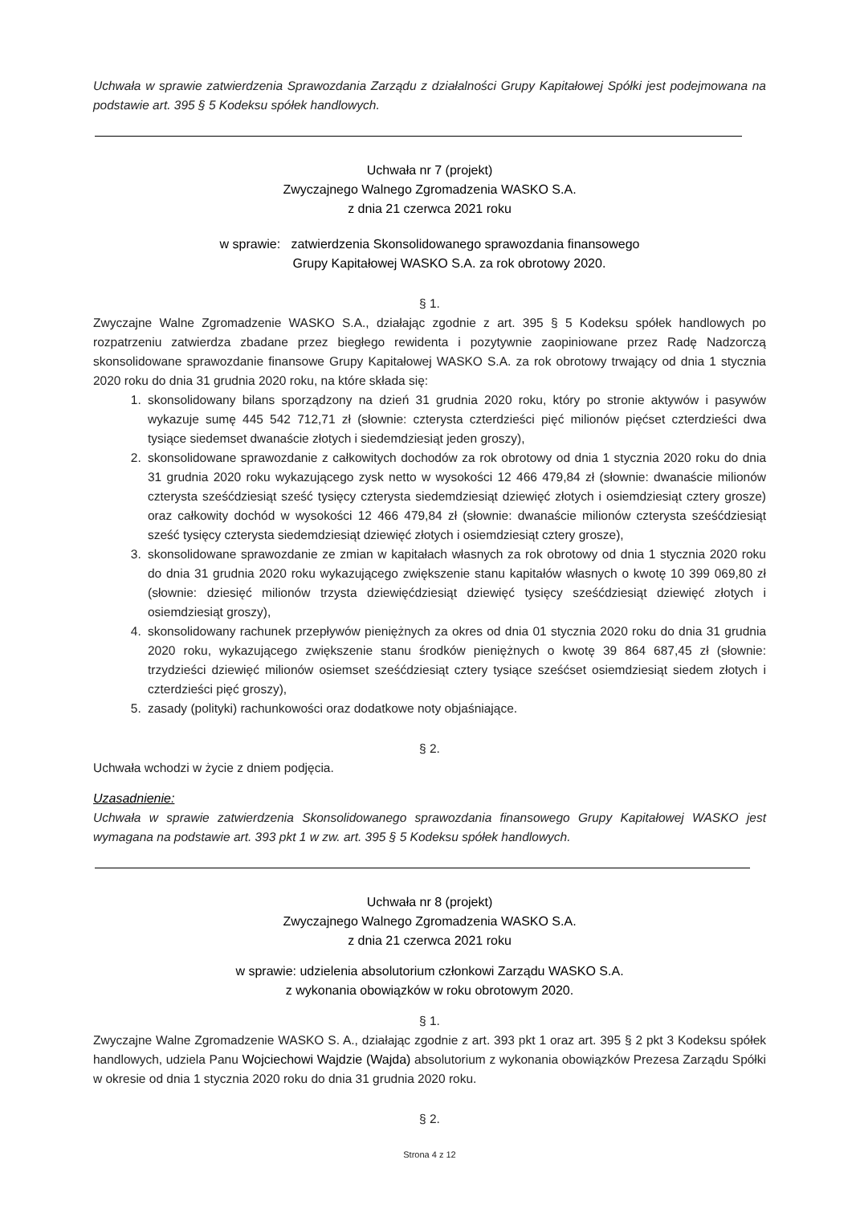Uchwała w sprawie zatwierdzenia Sprawozdania Zarządu z działalności Grupy Kapitałowej Spółki jest podejmowana na podstawie art. 395 § 5 Kodeksu spółek handlowych.
Uchwała nr 7 (projekt)
Zwyczajnego Walnego Zgromadzenia WASKO S.A.
z dnia 21 czerwca 2021 roku
w sprawie: zatwierdzenia Skonsolidowanego sprawozdania finansowego
Grupy Kapitałowej WASKO S.A. za rok obrotowy 2020.
§ 1.
Zwyczajne Walne Zgromadzenie WASKO S.A., działając zgodnie z art. 395 § 5 Kodeksu spółek handlowych po rozpatrzeniu zatwierdza zbadane przez biegłego rewidenta i pozytywnie zaopiniowane przez Radę Nadzorczą skonsolidowane sprawozdanie finansowe Grupy Kapitałowej WASKO S.A. za rok obrotowy trwający od dnia 1 stycznia 2020 roku do dnia 31 grudnia 2020 roku, na które składa się:
1. skonsolidowany bilans sporządzony na dzień 31 grudnia 2020 roku, który po stronie aktywów i pasywów wykazuje sumę 445 542 712,71 zł (słownie: czterysta czterdzieści pięć milionów pięćset czterdzieści dwa tysiące siedemset dwanaście złotych i siedemdziesiąt jeden groszy),
2. skonsolidowane sprawozdanie z całkowitych dochodów za rok obrotowy od dnia 1 stycznia 2020 roku do dnia 31 grudnia 2020 roku wykazującego zysk netto w wysokości 12 466 479,84 zł (słownie: dwanaście milionów czterysta sześćdziesiąt sześć tysięcy czterysta siedemdziesiąt dziewięć złotych i osiemdziesiąt cztery grosze) oraz całkowity dochód w wysokości 12 466 479,84 zł (słownie: dwanaście milionów czterysta sześćdziesiąt sześć tysięcy czterysta siedemdziesiąt dziewięć złotych i osiemdziesiąt cztery grosze),
3. skonsolidowane sprawozdanie ze zmian w kapitałach własnych za rok obrotowy od dnia 1 stycznia 2020 roku do dnia 31 grudnia 2020 roku wykazującego zwiększenie stanu kapitałów własnych o kwotę 10 399 069,80 zł (słownie: dziesięć milionów trzysta dziewięćdziesiąt dziewięć tysięcy sześćdziesiąt dziewięć złotych i osiemdziesiąt groszy),
4. skonsolidowany rachunek przepływów pieniężnych za okres od dnia 01 stycznia 2020 roku do dnia 31 grudnia 2020 roku, wykazującego zwiększenie stanu środków pieniężnych o kwotę 39 864 687,45 zł (słownie: trzydzieści dziewięć milionów osiemset sześćdziesiąt cztery tysiące sześćset osiemdziesiąt siedem złotych i czterdzieści pięć groszy),
5. zasady (polityki) rachunkowości oraz dodatkowe noty objaśniające.
§ 2.
Uchwała wchodzi w życie z dniem podjęcia.
Uzasadnienie:
Uchwała w sprawie zatwierdzenia Skonsolidowanego sprawozdania finansowego Grupy Kapitałowej WASKO jest wymagana na podstawie art. 393 pkt 1 w zw. art. 395 § 5 Kodeksu spółek handlowych.
Uchwała nr 8 (projekt)
Zwyczajnego Walnego Zgromadzenia WASKO S.A.
z dnia 21 czerwca 2021 roku
w sprawie: udzielenia absolutorium członkowi Zarządu WASKO S.A.
z wykonania obowiązków w roku obrotowym 2020.
§ 1.
Zwyczajne Walne Zgromadzenie WASKO S. A., działając zgodnie z art. 393 pkt 1 oraz art. 395 § 2 pkt 3 Kodeksu spółek handlowych, udziela Panu Wojciechowi Wajdzie (Wajda) absolutorium z wykonania obowiązków Prezesa Zarządu Spółki w okresie od dnia 1 stycznia 2020 roku do dnia 31 grudnia 2020 roku.
§ 2.
Strona 4 z 12